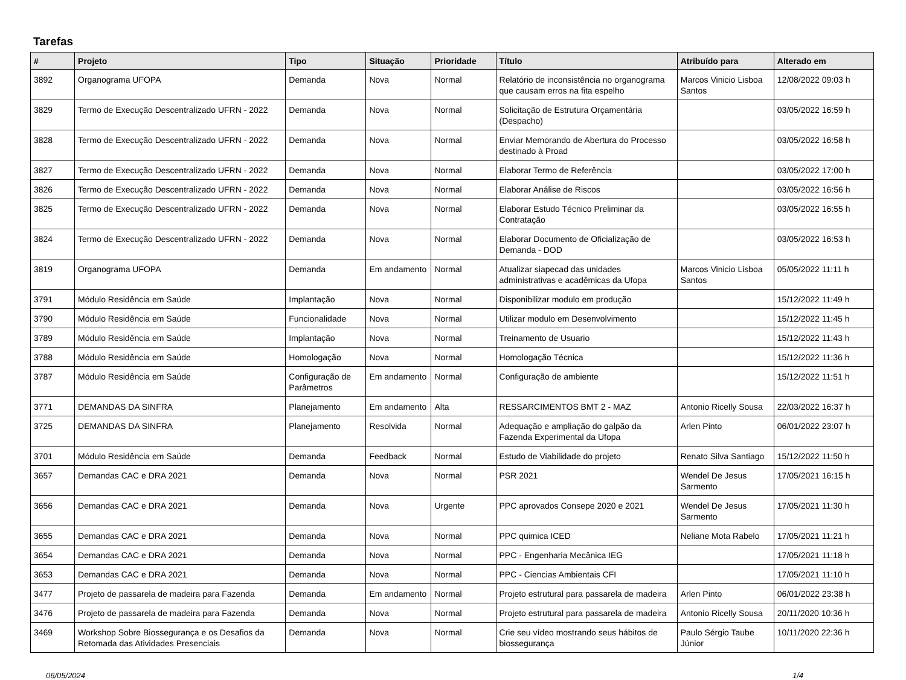Tarefas
| # | Projeto | Tipo | Situação | Prioridade | Título | Atribuído para | Alterado em |
| --- | --- | --- | --- | --- | --- | --- | --- |
| 3892 | Organograma UFOPA | Demanda | Nova | Normal | Relatório de inconsistência no organograma que causam erros na fita espelho | Marcos Vinicio Lisboa Santos | 12/08/2022 09:03 h |
| 3829 | Termo de Execução Descentralizado UFRN - 2022 | Demanda | Nova | Normal | Solicitação de Estrutura Orçamentária (Despacho) | | 03/05/2022 16:59 h |
| 3828 | Termo de Execução Descentralizado UFRN - 2022 | Demanda | Nova | Normal | Enviar Memorando de Abertura do Processo destinado à Proad | | 03/05/2022 16:58 h |
| 3827 | Termo de Execução Descentralizado UFRN - 2022 | Demanda | Nova | Normal | Elaborar Termo de Referência | | 03/05/2022 17:00 h |
| 3826 | Termo de Execução Descentralizado UFRN - 2022 | Demanda | Nova | Normal | Elaborar Análise de Riscos | | 03/05/2022 16:56 h |
| 3825 | Termo de Execução Descentralizado UFRN - 2022 | Demanda | Nova | Normal | Elaborar Estudo Técnico Preliminar da Contratação | | 03/05/2022 16:55 h |
| 3824 | Termo de Execução Descentralizado UFRN - 2022 | Demanda | Nova | Normal | Elaborar Documento de Oficialização de Demanda - DOD | | 03/05/2022 16:53 h |
| 3819 | Organograma UFOPA | Demanda | Em andamento | Normal | Atualizar siapecad das unidades administrativas e acadêmicas da Ufopa | Marcos Vinicio Lisboa Santos | 05/05/2022 11:11 h |
| 3791 | Módulo Residência em Saúde | Implantação | Nova | Normal | Disponibilizar modulo em produção | | 15/12/2022 11:49 h |
| 3790 | Módulo Residência em Saúde | Funcionalidade | Nova | Normal | Utilizar modulo em Desenvolvimento | | 15/12/2022 11:45 h |
| 3789 | Módulo Residência em Saúde | Implantação | Nova | Normal | Treinamento de Usuario | | 15/12/2022 11:43 h |
| 3788 | Módulo Residência em Saúde | Homologação | Nova | Normal | Homologação Técnica | | 15/12/2022 11:36 h |
| 3787 | Módulo Residência em Saúde | Configuração de Parâmetros | Em andamento | Normal | Configuração de ambiente | | 15/12/2022 11:51 h |
| 3771 | DEMANDAS DA SINFRA | Planejamento | Em andamento | Alta | RESSARCIMENTOS BMT 2 - MAZ | Antonio Ricelly Sousa | 22/03/2022 16:37 h |
| 3725 | DEMANDAS DA SINFRA | Planejamento | Resolvida | Normal | Adequação e ampliação do galpão da Fazenda Experimental da Ufopa | Arlen Pinto | 06/01/2022 23:07 h |
| 3701 | Módulo Residência em Saúde | Demanda | Feedback | Normal | Estudo de Viabilidade do projeto | Renato Silva Santiago | 15/12/2022 11:50 h |
| 3657 | Demandas CAC e DRA 2021 | Demanda | Nova | Normal | PSR 2021 | Wendel De Jesus Sarmento | 17/05/2021 16:15 h |
| 3656 | Demandas CAC e DRA 2021 | Demanda | Nova | Urgente | PPC aprovados Consepe 2020 e 2021 | Wendel De Jesus Sarmento | 17/05/2021 11:30 h |
| 3655 | Demandas CAC e DRA 2021 | Demanda | Nova | Normal | PPC quimica ICED | Neliane Mota Rabelo | 17/05/2021 11:21 h |
| 3654 | Demandas CAC e DRA 2021 | Demanda | Nova | Normal | PPC - Engenharia Mecânica IEG | | 17/05/2021 11:18 h |
| 3653 | Demandas CAC e DRA 2021 | Demanda | Nova | Normal | PPC - Ciencias Ambientais CFI | | 17/05/2021 11:10 h |
| 3477 | Projeto de passarela de madeira para Fazenda | Demanda | Em andamento | Normal | Projeto estrutural para passarela de madeira | Arlen Pinto | 06/01/2022 23:38 h |
| 3476 | Projeto de passarela de madeira para Fazenda | Demanda | Nova | Normal | Projeto estrutural para passarela de madeira | Antonio Ricelly Sousa | 20/11/2020 10:36 h |
| 3469 | Workshop Sobre Biossegurança e os Desafios da Retomada das Atividades Presenciais | Demanda | Nova | Normal | Crie seu vídeo mostrando seus hábitos de biossegurança | Paulo Sérgio Taube Júnior | 10/11/2020 22:36 h |
06/05/2024 1/4